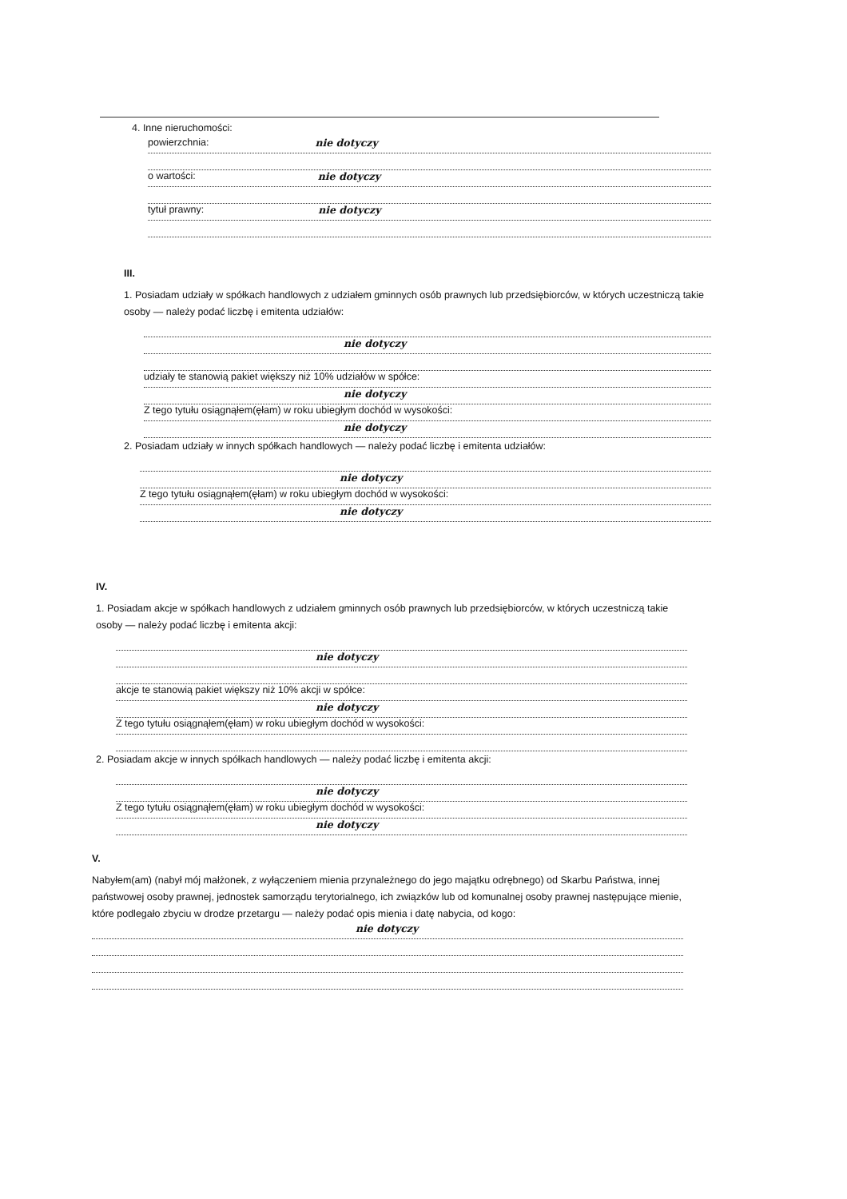4. Inne nieruchomości:
powierzchnia: nie dotyczy
o wartości: nie dotyczy
tytuł prawny: nie dotyczy
III.
1. Posiadam udziały w spółkach handlowych z udziałem gminnych osób prawnych lub przedsiębiorców, w których uczestniczą takie osoby — należy podać liczbę i emitenta udziałów:
nie dotyczy
udziały te stanowią pakiet większy niż 10% udziałów w spółce:
nie dotyczy
Z tego tytułu osiągnąłem(ęłam) w roku ubiegłym dochód w wysokości:
nie dotyczy
2. Posiadam udziały w innych spółkach handlowych — należy podać liczbę i emitenta udziałów:
nie dotyczy
Z tego tytułu osiągnąłem(ęłam) w roku ubiegłym dochód w wysokości:
nie dotyczy
IV.
1. Posiadam akcje w spółkach handlowych z udziałem gminnych osób prawnych lub przedsiębiorców, w których uczestniczą takie osoby — należy podać liczbę i emitenta akcji:
nie dotyczy
akcje te stanowią pakiet większy niż 10% akcji w spółce:
nie dotyczy
Z tego tytułu osiągnąłem(ęłam) w roku ubiegłym dochód w wysokości:
2. Posiadam akcje w innych spółkach handlowych — należy podać liczbę i emitenta akcji:
nie dotyczy
Z tego tytułu osiągnąłem(ęłam) w roku ubiegłym dochód w wysokości:
nie dotyczy
V.
Nabyłem(am) (nabył mój małżonek, z wyłączeniem mienia przynależnego do jego majątku odrębnego) od Skarbu Państwa, innej państwowej osoby prawnej, jednostek samorządu terytorialnego, ich związków lub od komunalnej osoby prawnej następujące mienie, które podlegało zbyciu w drodze przetargu — należy podać opis mienia i datę nabycia, od kogo:
nie dotyczy